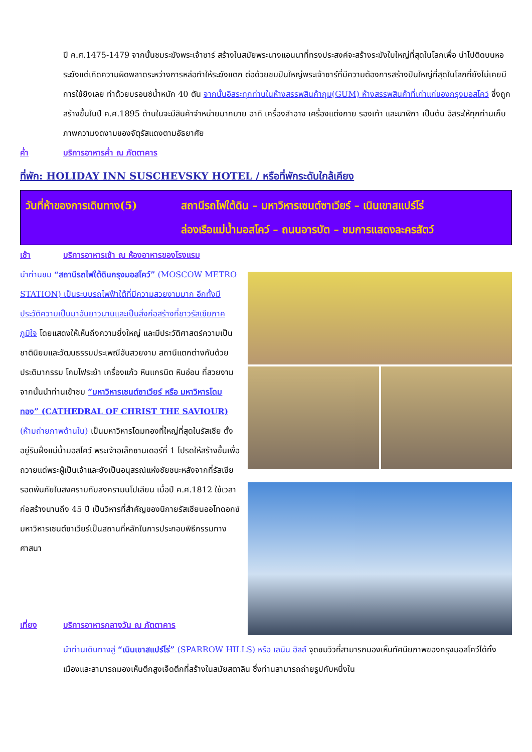ปี ค.ศ.1475-1479 จากนั้นชมระฆังพระเจ้าซาร์ สร้างในสมัยพระนางแอนนาที่ทรงประสงค์จะสร้างระฆังใบใหญ่ที่สุดในโลกเพื่อ นำไปติดบนหอระฆังแต่เกิดความผิดพลาดระหว่างการหล่อทำให้ระฆังแตก ต่อด้วยชมปืนใหญ่พระเจ้าซาร์ที่มีความต้องการสร้างปืนใหญ่ที่สุดในโลกที่ยังไม่เคยมีการใช้ยิงเลย ทำด้วยบรอนซ์น้ำหนัก 40 ตัน จากนั้นอิสระทุกท่านในห้างสรรพสินค้ากุม(GUM) ห้างสรรพสินค้าที่เก่าแก่ของกรุงมอสโคว์ ซึ่งถูกสร้างขึ้นในปี ค.ศ.1895 ด้านในจะมีสินค้าจำหน่ายมากมาย อาทิ เครื่องสำอาง เครื่องแต่งกาย รองเท้า และนาฬิกา เป็นต้น อิสระให้ทุกท่านเก็บภาพความงดงามของจัตุรัสแดงตามอัธยาศัย
ค่ำ บริการอาหารค่ำ ณ ภัตตาคาร
ที่พัก: HOLIDAY INN SUSCHEVSKY HOTEL / หรือที่พักระดับใกล้เคียง
วันที่ห้าของการเดินทาง(5)
สถานีรถไฟใต้ดิน – มหาวิหารเซนต์ซาเวียร์ – เนินเขาสแปร์โร่
ล่องเรือแม่น้ำมอสโคว์ – ถนนอารบัต – ชมการแสดงละครสัตว์
เช้า บริการอาหารเช้า ณ ห้องอาหารของโรงแรม
นำท่านชม “สถานีรถไฟใต้ดินกรุงมอสโคว์” (MOSCOW METRO STATION) เป็นระบบรถไฟฟ้าใต้ที่มีความสวยงามมาก อีกทั้งมีประวัติความเป็นมาอันยาวนานและเป็นสิ่งก่อสร้างที่ชาวรัสเซียภาคภูมิใจ โดยแสดงให้เห็นถึงความยิ่งใหญ่ และมีประวัติศาสตร์ความเป็นชาตินิยมและวัฒนธรรมประเพณีอันสวยงาม สถานีแตกต่างกันด้วยประติมากรรม โคมไฟระย้า เครื่องแก้ว หินแกรนิต หินอ่อน ที่สวยงาม จากนั้นนำท่านเข้าชม “มหาวิหารเซนต์ซาเวียร์ หรือ มหาวิหารโดมทอง” (CATHEDRAL OF CHRIST THE SAVIOUR) (ห้ามถ่ายภาพด้านใน) เป็นมหาวิหารโดมทองที่ใหญ่ที่สุดในรัสเซีย ตั้งอยู่ริมฝั่งแม่น้ำมอสโคว์ พระเจ้าอเล็กซานเดอร์ที่ 1 โปรดให้สร้างขึ้นเพื่อถวายแด่พระผู้เป็นเจ้าและยังเป็นอนุสรณ์แห่งชัยชนะหลังจากที่รัสเซียรอดพ้นภัยในสงครามกับสงครามนโปเลียน เมื่อปี ค.ศ.1812 ใช้เวลาก่อสร้างนานถึง 45 ปี เป็นวิหารที่สำคัญของนิกายรัสเซียนออโทดอกซ์ มหาวิหารเซนต์ซาเวียร์เป็นสถานที่หลักในการประกอบพิธีกรรมทางศาสนา
เที่ยง บริการอาหารกลางวัน ณ ภัตตาคาร
นำท่านเดินทางสู่ “เนินเขาสแปร์โร่” (SPARROW HILLS) หรือ เลนิน ฮิลล์ จุดชมวิวที่สามารถมองเห็นทัศนียภาพของกรุงมอสโคว์ได้ทั้งเมืองและสามารถมองเห็นตึกสูงเจ็ดตึกที่สร้างในสมัยสตาลิน ซึ่งท่านสามารถถ่ายรูปกับหนึ่งใน